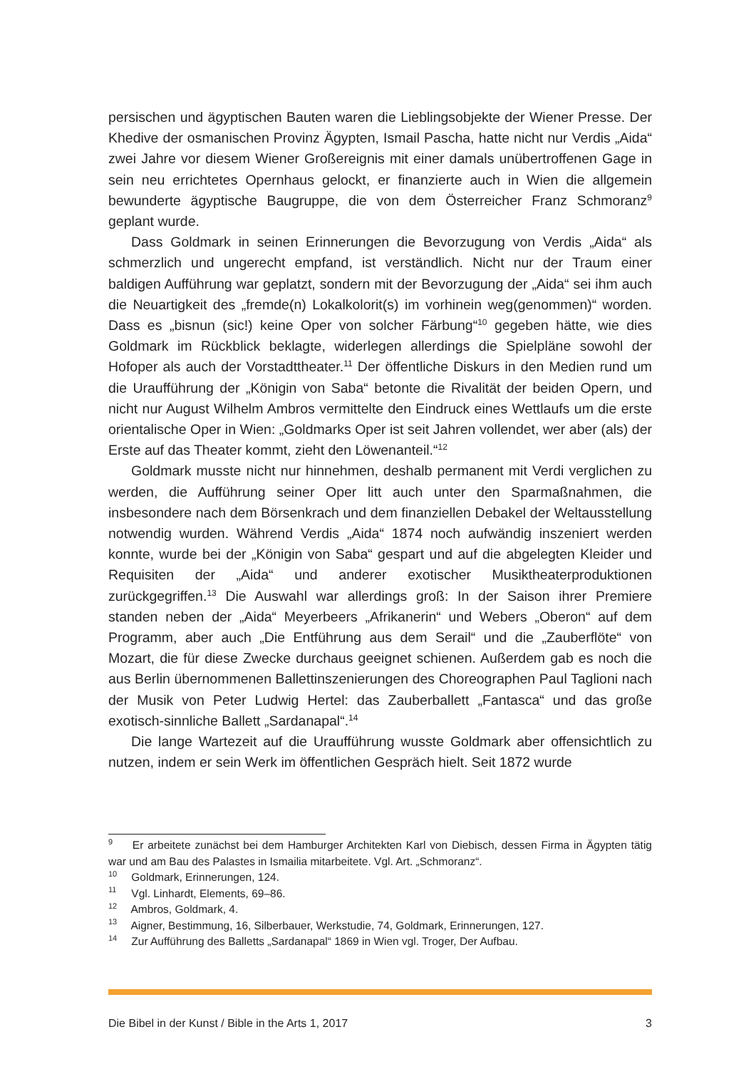persischen und ägyptischen Bauten waren die Lieblingsobjekte der Wiener Presse. Der Khedive der osmanischen Provinz Ägypten, Ismail Pascha, hatte nicht nur Verdis „Aida“ zwei Jahre vor diesem Wiener Großereignis mit einer damals unübertroffenen Gage in sein neu errichtetes Opernhaus gelockt, er finanzierte auch in Wien die allgemein bewunderte ägyptische Baugruppe, die von dem Österreicher Franz Schmoranz<sup>9</sup> geplant wurde.
Dass Goldmark in seinen Erinnerungen die Bevorzugung von Verdis „Aida“ als schmerzlich und ungerecht empfand, ist verständlich. Nicht nur der Traum einer baldigen Aufführung war geplatzt, sondern mit der Bevorzugung der „Aida“ sei ihm auch die Neuartigkeit des „fremde(n) Lokalkolorit(s) im vorhinein weg(genommen)“ worden. Dass es „bisnun (sic!) keine Oper von solcher Färbung“<sup>10</sup> gegeben hätte, wie dies Goldmark im Rückblick beklagte, widerlegen allerdings die Spielpläne sowohl der Hofoper als auch der Vorstadttheater.<sup>11</sup> Der öffentliche Diskurs in den Medien rund um die Uraufführung der „Königin von Saba“ betonte die Rivalität der beiden Opern, und nicht nur August Wilhelm Ambros vermittelte den Eindruck eines Wettlaufs um die erste orientalische Oper in Wien: „Goldmarks Oper ist seit Jahren vollendet, wer aber (als) der Erste auf das Theater kommt, zieht den Löwenanteil.“<sup>12</sup>
Goldmark musste nicht nur hinnehmen, deshalb permanent mit Verdi verglichen zu werden, die Aufführung seiner Oper litt auch unter den Sparmaßnahmen, die insbesondere nach dem Börsenkrach und dem finanziellen Debakel der Weltausstellung notwendig wurden. Während Verdis „Aida“ 1874 noch aufwändig inszeniert werden konnte, wurde bei der „Königin von Saba“ gespart und auf die abgelegten Kleider und Requisiten der „Aida“ und anderer exotischer Musiktheaterproduktionen zurückgegriffen.<sup>13</sup> Die Auswahl war allerdings groß: In der Saison ihrer Premiere standen neben der „Aida“ Meyerbeers „Afrikanerin“ und Webers „Oberon“ auf dem Programm, aber auch „Die Entführung aus dem Serail“ und die „Zauberflöte“ von Mozart, die für diese Zwecke durchaus geeignet schienen. Außerdem gab es noch die aus Berlin übernommenen Ballettinszenierungen des Choreographen Paul Taglioni nach der Musik von Peter Ludwig Hertel: das Zauberballett „Fantasca“ und das große exotisch-sinnliche Ballett „Sardanapal“.<sup>14</sup>
Die lange Wartezeit auf die Uraufführung wusste Goldmark aber offensichtlich zu nutzen, indem er sein Werk im öffentlichen Gespräch hielt. Seit 1872 wurde
<sup>9</sup> Er arbeitete zunächst bei dem Hamburger Architekten Karl von Diebisch, dessen Firma in Ägypten tätig war und am Bau des Palastes in Ismailia mitarbeitete. Vgl. Art. „Schmoranz“.
<sup>10</sup> Goldmark, Erinnerungen, 124.
<sup>11</sup> Vgl. Linhardt, Elements, 69–86.
<sup>12</sup> Ambros, Goldmark, 4.
<sup>13</sup> Aigner, Bestimmung, 16, Silberbauer, Werkstudie, 74, Goldmark, Erinnerungen, 127.
<sup>14</sup> Zur Aufführung des Balletts „Sardanapal“ 1869 in Wien vgl. Troger, Der Aufbau.
Die Bibel in der Kunst / Bible in the Arts 1, 2017 3